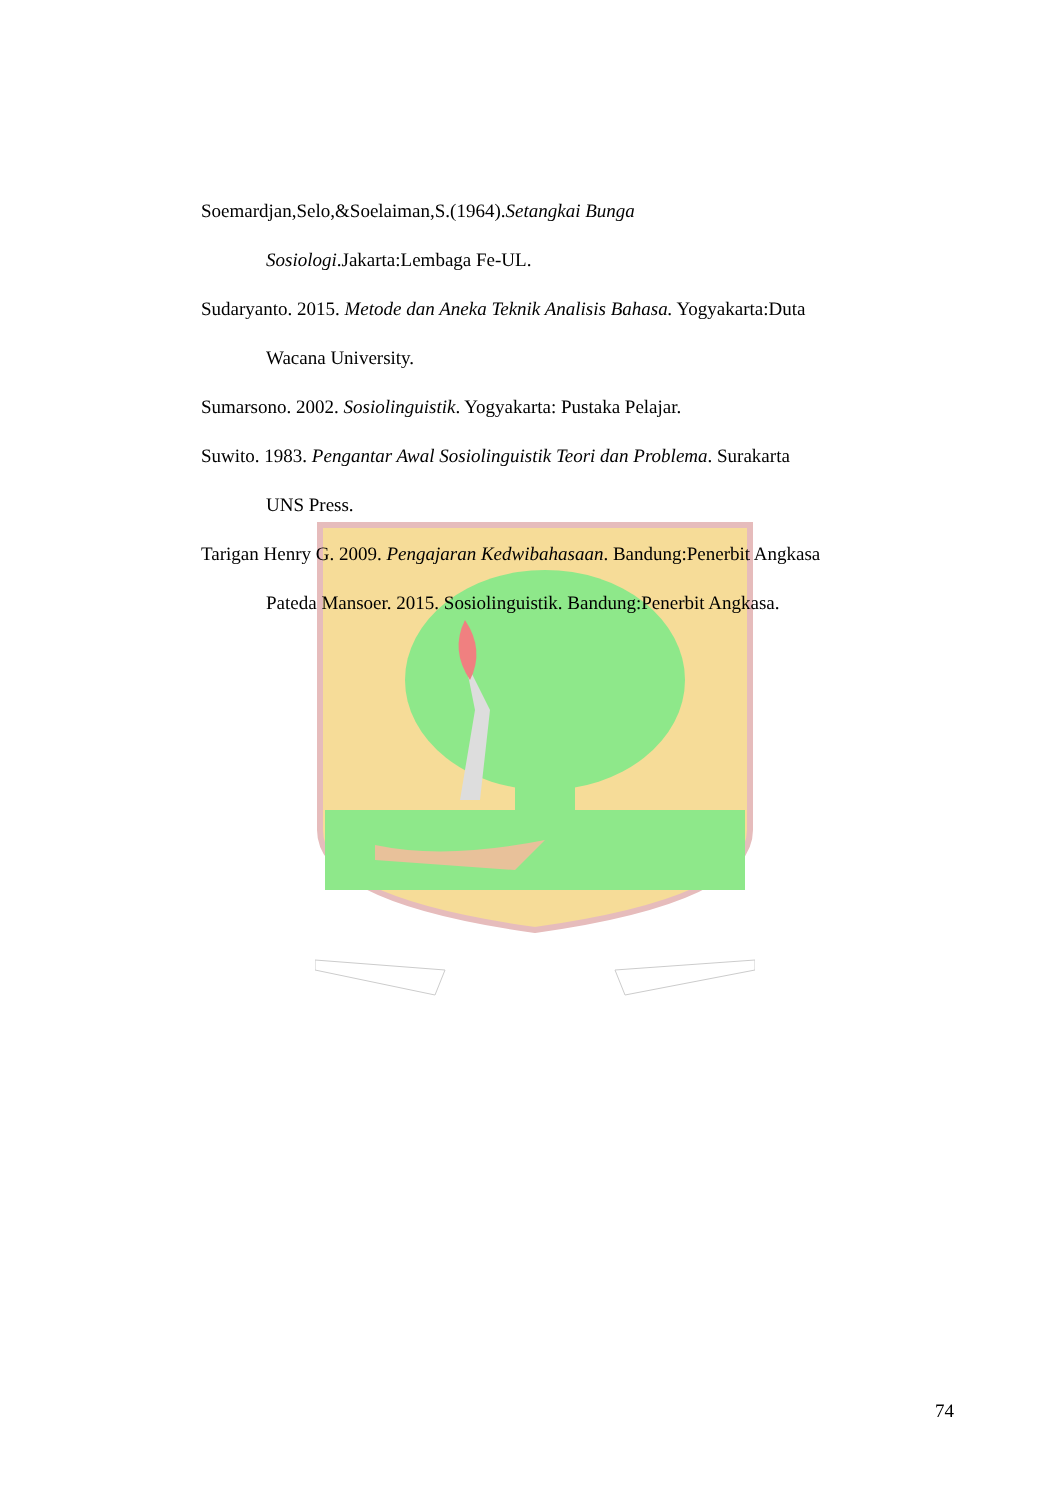Soemardjan,Selo,&Soelaiman,S.(1964).Setangkai Bunga
Sosiologi.Jakarta:Lembaga Fe-UL.
Sudaryanto. 2015. Metode dan Aneka Teknik Analisis Bahasa. Yogyakarta:Duta
Wacana University.
Sumarsono. 2002. Sosiolinguistik. Yogyakarta: Pustaka Pelajar.
Suwito. 1983. Pengantar Awal Sosiolinguistik Teori dan Problema. Surakarta
UNS Press.
Tarigan Henry G. 2009. Pengajaran Kedwibahasaan. Bandung:Penerbit Angkasa
Pateda Mansoer. 2015. Sosiolinguistik. Bandung:Penerbit Angkasa.
74